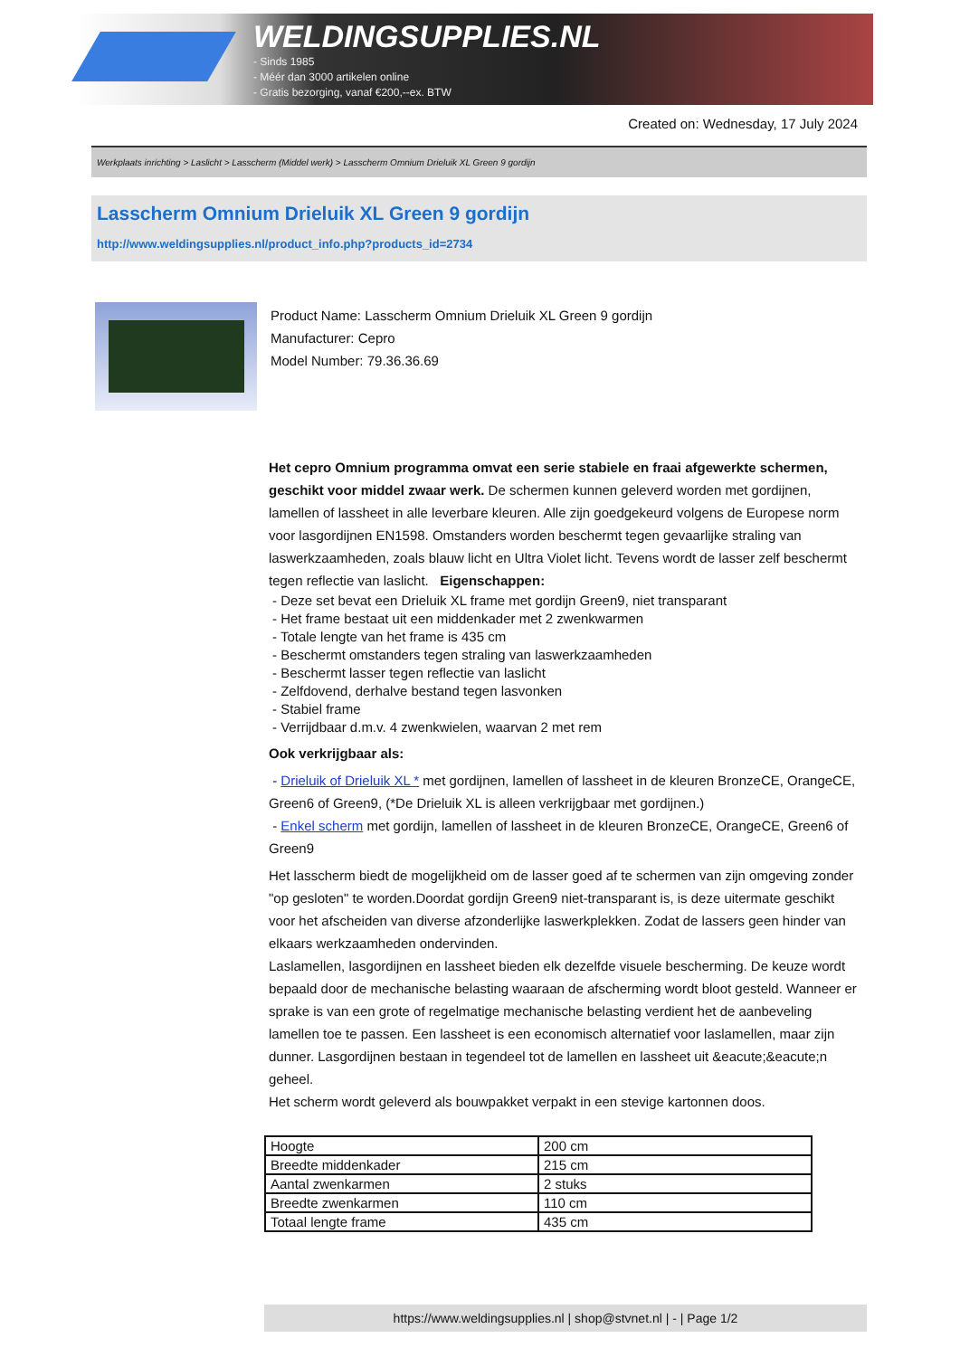WELDINGSUPPLIES.NL
- Sinds 1985
- Méér dan 3000 artikelen online
- Gratis bezorging, vanaf €200,--ex. BTW
Created on: Wednesday, 17 July 2024
Werkplaats inrichting > Laslicht > Lasscherm (Middel werk) > Lasscherm Omnium Drieluik XL Green 9 gordijn
Lasscherm Omnium Drieluik XL Green 9 gordijn
http://www.weldingsupplies.nl/product_info.php?products_id=2734
Product Name: Lasscherm Omnium Drieluik XL Green 9 gordijn
Manufacturer: Cepro
Model Number: 79.36.36.69
Het cepro Omnium programma omvat een serie stabiele en fraai afgewerkte schermen, geschikt voor middel zwaar werk. De schermen kunnen geleverd worden met gordijnen, lamellen of lassheet in alle leverbare kleuren. Alle zijn goedgekeurd volgens de Europese norm voor lasgordijnen EN1598. Omstanders worden beschermt tegen gevaarlijke straling van laswerkzaamheden, zoals blauw licht en Ultra Violet licht. Tevens wordt de lasser zelf beschermt tegen reflectie van laslicht. Eigenschappen:
- Deze set bevat een Drieluik XL frame met gordijn Green9, niet transparant
- Het frame bestaat uit een middenkader met 2 zwenkwarmen
- Totale lengte van het frame is 435 cm
- Beschermt omstanders tegen straling van laswerkzaamheden
- Beschermt lasser tegen reflectie van laslicht
- Zelfdovend, derhalve bestand tegen lasvonken
- Stabiel frame
- Verrijdbaar d.m.v. 4 zwenkwielen, waarvan 2 met rem
Ook verkrijgbaar als:
- Drieluik of Drieluik XL * met gordijnen, lamellen of lassheet in de kleuren BronzeCE, OrangeCE, Green6 of Green9, (*De Drieluik XL is alleen verkrijgbaar met gordijnen.)
- Enkel scherm met gordijn, lamellen of lassheet in de kleuren BronzeCE, OrangeCE, Green6 of Green9
Het lasscherm biedt de mogelijkheid om de lasser goed af te schermen van zijn omgeving zonder "op gesloten" te worden.Doordat gordijn Green9 niet-transparant is, is deze uitermate geschikt voor het afscheiden van diverse afzonderlijke laswerkplekken. Zodat de lassers geen hinder van elkaars werkzaamheden ondervinden.
Laslamellen, lasgordijnen en lassheet bieden elk dezelfde visuele bescherming. De keuze wordt bepaald door de mechanische belasting waaraan de afscherming wordt bloot gesteld. Wanneer er sprake is van een grote of regelmatige mechanische belasting verdient het de aanbeveling lamellen toe te passen. Een lassheet is een economisch alternatief voor laslamellen, maar zijn dunner. Lasgordijnen bestaan in tegendeel tot de lamellen en lassheet uit &eacute;&eacute;n geheel.
Het scherm wordt geleverd als bouwpakket verpakt in een stevige kartonnen doos.
| Hoogte | 200 cm |
| Breedte middenkader | 215 cm |
| Aantal zwenkarmen | 2 stuks |
| Breedte zwenkarmen | 110 cm |
| Totaal lengte frame | 435 cm |
https://www.weldingsupplies.nl | shop@stvnet.nl | - | Page 1/2